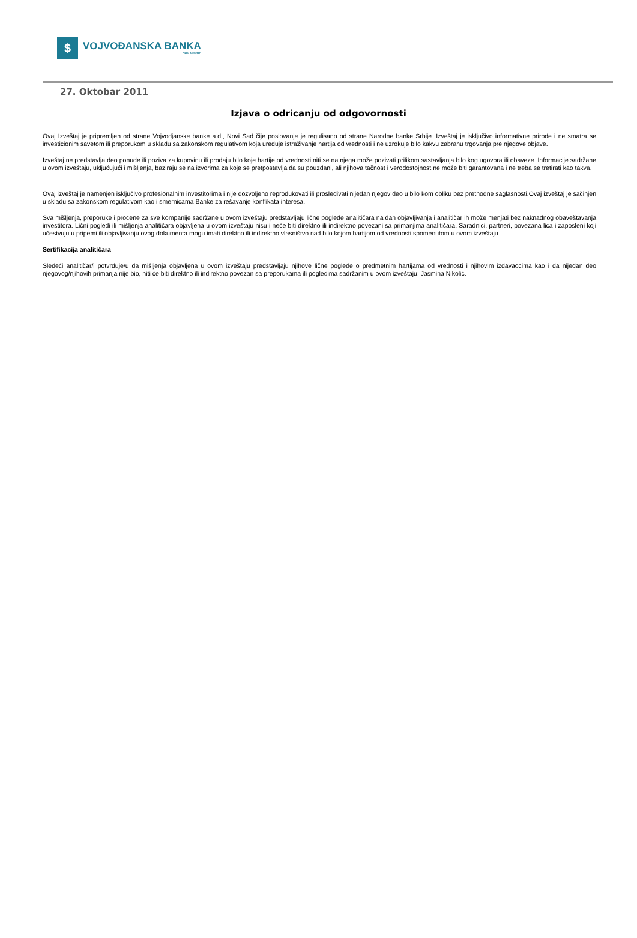$
VOJVOĐANSKA BANKA
NBG GROUP
27. Oktobar 2011
Izjava o odricanju od odgovornosti
Ovaj Izveštaj je pripremljen od strane Vojvodjanske banke a.d., Novi Sad čije poslovanje je regulisano od strane Narodne banke Srbije. Izveštaj je isključivo informativne prirode i ne smatra se investicionim savetom ili preporukom u skladu sa zakonskom regulativom koja uređuje istraživanje hartija od vrednosti i ne uzrokuje bilo kakvu zabranu trgovanja pre njegove objave.
Izveštaj ne predstavlja deo ponude ili poziva za kupovinu ili prodaju bilo koje hartije od vrednosti,niti se na njega može pozivati prilikom sastavljanja bilo kog ugovora ili obaveze. Informacije sadržane u ovom izveštaju, uključujući i mišljenja, baziraju se na izvorima za koje se pretpostavlja da su pouzdani, ali njihova tačnost i verodostojnost ne može biti garantovana i ne treba se tretirati kao takva.
Ovaj izveštaj je namenjen isključivo profesionalnim investitorima i nije dozvoljeno reprodukovati ili prosleđivati nijedan njegov deo u bilo kom obliku bez prethodne saglasnosti.Ovaj izveštaj je sačinjen u skladu sa zakonskom regulativom kao i smernicama Banke za rešavanje konflikata interesa.
Sva mišljenja, preporuke i procene za sve kompanije sadržane u ovom izveštaju predstavljaju lične poglede analitičara na dan objavljivanja i analitičar ih može menjati bez naknadnog obaveštavanja investitora. Lični pogledi ili mišljenja analitičara objavljena u ovom izveštaju nisu i neće biti direktno ili indirektno povezani sa primanjima analitičara. Saradnici, partneri, povezana lica i zaposleni koji učestvuju u pripemi ili objavljivanju ovog dokumenta mogu imati direktno ili indirektno vlasništvo nad bilo kojom hartijom od vrednosti spomenutom u ovom izveštaju.
Sertifikacija analitičara
Sledeći analitičar/i potvrđuje/u da mišljenja objavljena u ovom izveštaju predstavljaju njihove lične poglede o predmetnim hartijama od vrednosti i njihovim izdavaocima kao i da nijedan deo njegovog/njihovih primanja nije bio, niti će biti direktno ili indirektno povezan sa preporukama ili pogledima sadržanim u ovom izveštaju: Jasmina Nikolić.